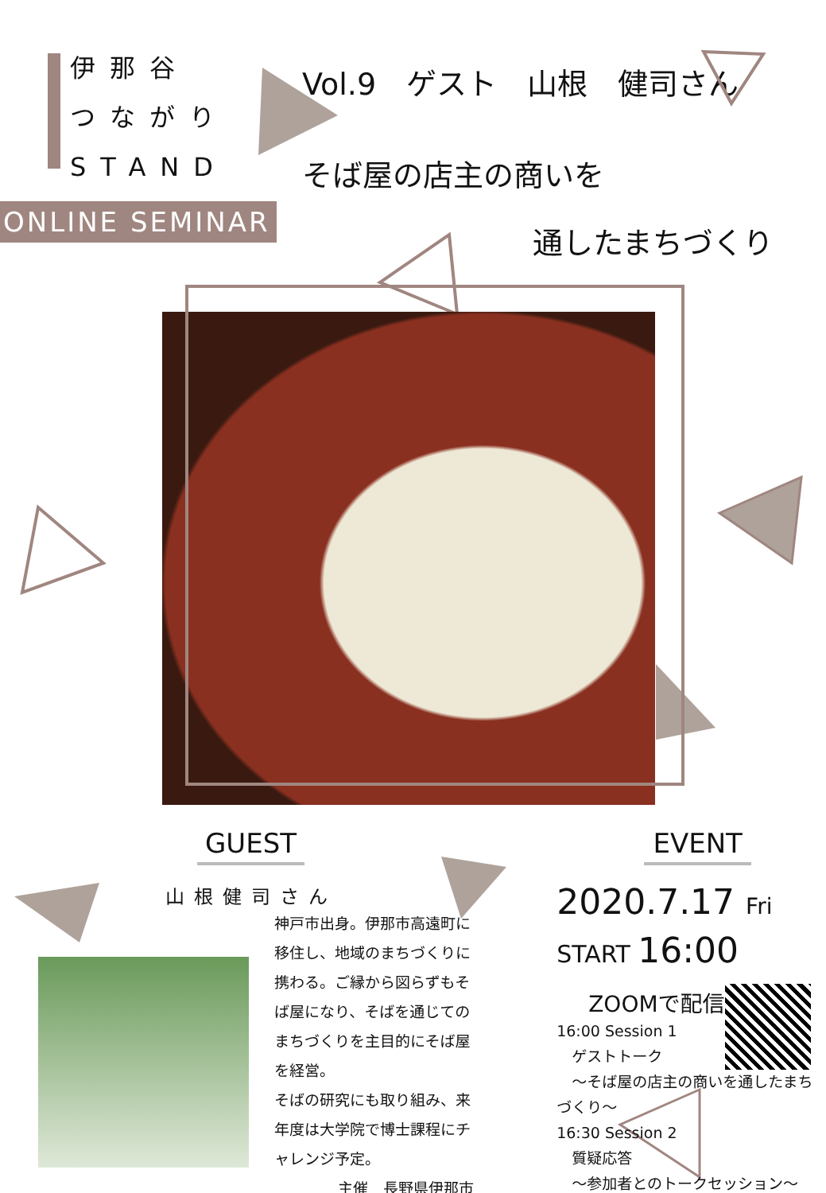伊那谷
つながり
STAND
ONLINE SEMINAR
Vol.9　ゲスト　山根　健司さん
そば屋の店主の商いを
通したまちづくり
GUEST
山根健司さん
神戸市出身。伊那市高遠町に移住し、地域のまちづくりに携わる。ご縁から図らずもそば屋になり、そばを通じてのまちづくりを主目的にそば屋を経営。
そばの研究にも取り組み、来年度は大学院で博士課程にチャレンジ予定。
主催　長野県伊那市
EVENT
2020.7.17 Fri
START 16:00
ZOOMで配信→
16:00 Session 1
　ゲストトーク
　～そば屋の店主の商いを通したまちづくり～
16:30 Session 2
　質疑応答
　～参加者とのトークセッション～